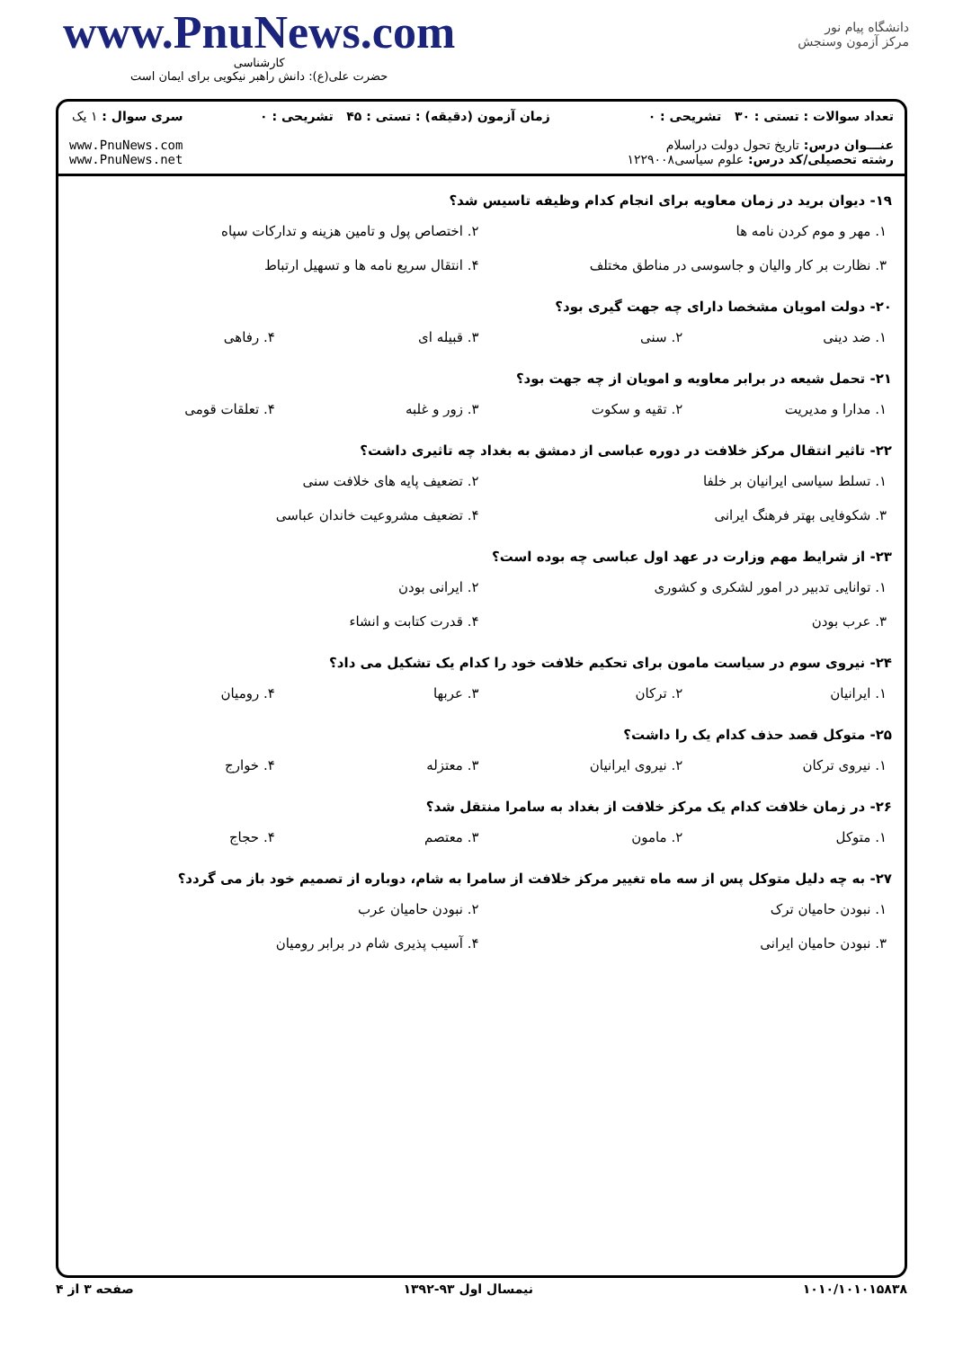www.PnuNews.com
کارشناسی
حضرت علی(ع): دانش راهبر نیکویی برای ایمان است
دانشگاه پیام نور
مرکز آزمون وسنجش
تعداد سوالات : تستی : ۳۰ تشریحی : ۰
عنـــوان درس: تاریخ تحول دولت دراسلام
رشته تحصیلی/کد درس: علوم سیاسی۱۲۲۹۰۰۸
زمان آزمون (دقیقه) : تستی : ۴۵ تشریحی : ۰
سری سوال : ۱ یک
www.PnuNews.com
www.PnuNews.net
۱۹- دیوان برید در زمان معاویه برای انجام کدام وظیفه تاسیس شد؟
۱. مهر و موم کردن نامه ها ۲. اختصاص پول و تامین هزینه و تدارکات سپاه
۳. نظارت بر کار والیان و جاسوسی در مناطق مختلف ۴. انتقال سریع نامه ها و تسهیل ارتباط
۲۰- دولت امویان مشخصا دارای چه جهت گیری بود؟
۱. ضد دینی ۲. سنی ۳. قبیله ای ۴. رفاهی
۲۱- تحمل شیعه در برابر معاویه و امویان از چه جهت بود؟
۱. مدارا و مدیریت ۲. تقیه و سکوت ۳. زور و غلبه ۴. تعلقات قومی
۲۲- تاثیر انتقال مرکز خلافت در دوره عباسی از دمشق به بغداد چه تاثیری داشت؟
۱. تسلط سیاسی ایرانیان بر خلفا ۲. تضعیف پایه های خلافت سنی
۳. شکوفایی بهتر فرهنگ ایرانی ۴. تضعیف مشروعیت خاندان عباسی
۲۳- از شرایط مهم وزارت در عهد اول عباسی چه بوده است؟
۱. توانایی تدبیر در امور لشکری و کشوری ۲. ایرانی بودن
۳. عرب بودن ۴. قدرت کتابت و انشاء
۲۴- نیروی سوم در سیاست مامون برای تحکیم خلافت خود را کدام یک تشکیل می داد؟
۱. ایرانیان ۲. ترکان ۳. عربها ۴. رومیان
۲۵- متوکل قصد حذف کدام یک را داشت؟
۱. نیروی ترکان ۲. نیروی ایرانیان ۳. معتزله ۴. خوارج
۲۶- در زمان خلافت کدام یک مرکز خلافت از بغداد به سامرا منتقل شد؟
۱. متوکل ۲. مامون ۳. معتصم ۴. حجاج
۲۷- به چه دلیل متوکل پس از سه ماه تغییر مرکز خلافت از سامرا به شام، دوباره از تصمیم خود باز می گردد؟
۱. نبودن حامیان ترک ۲. نبودن حامیان عرب
۳. نبودن حامیان ایرانی ۴. آسیب پذیری شام در برابر رومیان
۱۰۱۰/۱۰۱۰۱۵۸۳۸ نیمسال اول ۹۳-۱۳۹۲ صفحه ۳ از ۴